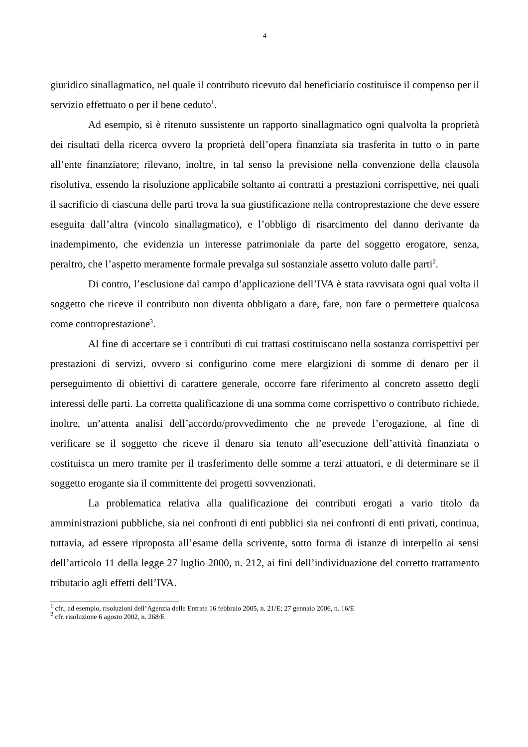4
giuridico sinallagmatico, nel quale il contributo ricevuto dal beneficiario costituisce il compenso per il servizio effettuato o per il bene ceduto<sup>1</sup>.
Ad esempio, si è ritenuto sussistente un rapporto sinallagmatico ogni qualvolta la proprietà dei risultati della ricerca ovvero la proprietà dell’opera finanziata sia trasferita in tutto o in parte all’ente finanziatore; rilevano, inoltre, in tal senso la previsione nella convenzione della clausola risolutiva, essendo la risoluzione applicabile soltanto ai contratti a prestazioni corrispettive, nei quali il sacrificio di ciascuna delle parti trova la sua giustificazione nella controprestazione che deve essere eseguita dall’altra (vincolo sinallagmatico), e l’obbligo di risarcimento del danno derivante da inadempimento, che evidenzia un interesse patrimoniale da parte del soggetto erogatore, senza, peraltro, che l’aspetto meramente formale prevalga sul sostanziale assetto voluto dalle parti<sup>2</sup>.
Di contro, l’esclusione dal campo d’applicazione dell’IVA è stata ravvisata ogni qual volta il soggetto che riceve il contributo non diventa obbligato a dare, fare, non fare o permettere qualcosa come controprestazione<sup>3</sup>.
Al fine di accertare se i contributi di cui trattasi costituiscano nella sostanza corrispettivi per prestazioni di servizi, ovvero si configurino come mere elargizioni di somme di denaro per il perseguimento di obiettivi di carattere generale, occorre fare riferimento al concreto assetto degli interessi delle parti. La corretta qualificazione di una somma come corrispettivo o contributo richiede, inoltre, un’attenta analisi dell’accordo/provvedimento che ne prevede l’erogazione, al fine di verificare se il soggetto che riceve il denaro sia tenuto all’esecuzione dell’attività finanziata o costituisca un mero tramite per il trasferimento delle somme a terzi attuatori, e di determinare se il soggetto erogante sia il committente dei progetti sovvenzionati.
La problematica relativa alla qualificazione dei contributi erogati a vario titolo da amministrazioni pubbliche, sia nei confronti di enti pubblici sia nei confronti di enti privati, continua, tuttavia, ad essere riproposta all’esame della scrivente, sotto forma di istanze di interpello ai sensi dell’articolo 11 della legge 27 luglio 2000, n. 212, ai fini dell’individuazione del corretto trattamento tributario agli effetti dell’IVA.
<sup>1</sup> cfr., ad esempio, risoluzioni dell’Agenzia delle Entrate 16 febbraio 2005, n. 21/E; 27 gennaio 2006, n. 16/E
<sup>2</sup> cfr. risoluzione 6 agosto 2002, n. 268/E